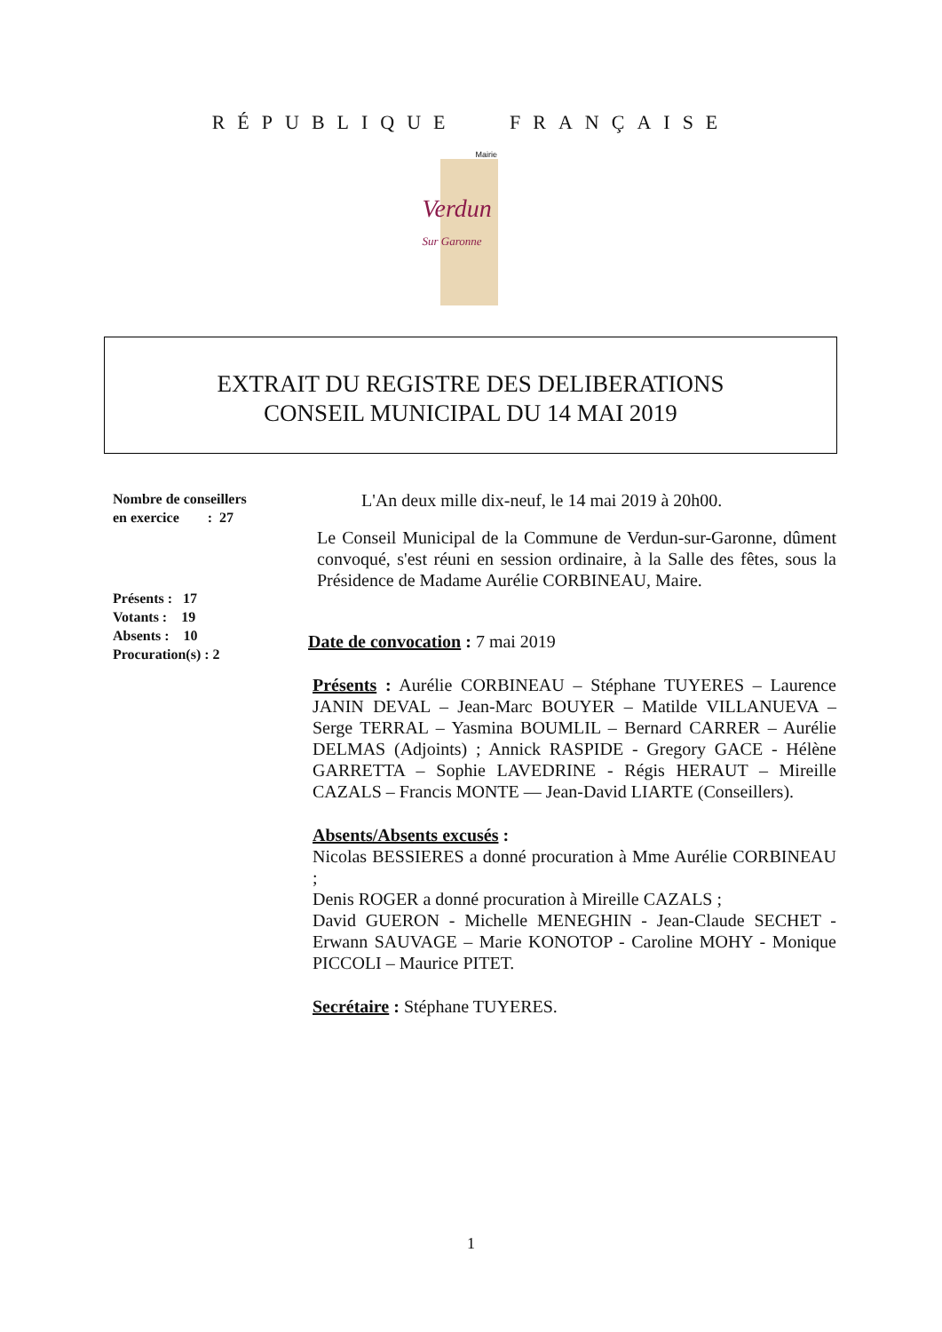RÉPUBLIQUE FRANÇAISE
Mairie
Verdun
Sur Garonne
EXTRAIT DU REGISTRE DES DELIBERATIONS
CONSEIL MUNICIPAL DU 14 MAI 2019
Nombre de conseillers
en exercice : 27
Présents : 17
Votants : 19
Absents : 10
Procuration(s) : 2
L'An deux mille dix-neuf, le 14 mai 2019 à 20h00.
Le Conseil Municipal de la Commune de Verdun-sur-Garonne, dûment convoqué, s'est réuni en session ordinaire, à la Salle des fêtes, sous la Présidence de Madame Aurélie CORBINEAU, Maire.
Date de convocation : 7 mai 2019
Présents : Aurélie CORBINEAU – Stéphane TUYERES – Laurence JANIN DEVAL – Jean-Marc BOUYER – Matilde VILLANUEVA – Serge TERRAL – Yasmina BOUMLIL – Bernard CARRER – Aurélie DELMAS (Adjoints) ; Annick RASPIDE - Gregory GACE - Hélène GARRETTA – Sophie LAVEDRINE - Régis HERAUT – Mireille CAZALS – Francis MONTE — Jean-David LIARTE (Conseillers).
Absents/Absents excusés :
Nicolas BESSIERES a donné procuration à Mme Aurélie CORBINEAU ;
Denis ROGER a donné procuration à Mireille CAZALS ;
David GUERON - Michelle MENEGHIN - Jean-Claude SECHET - Erwann SAUVAGE – Marie KONOTOP - Caroline MOHY - Monique PICCOLI – Maurice PITET.
Secrétaire : Stéphane TUYERES.
1